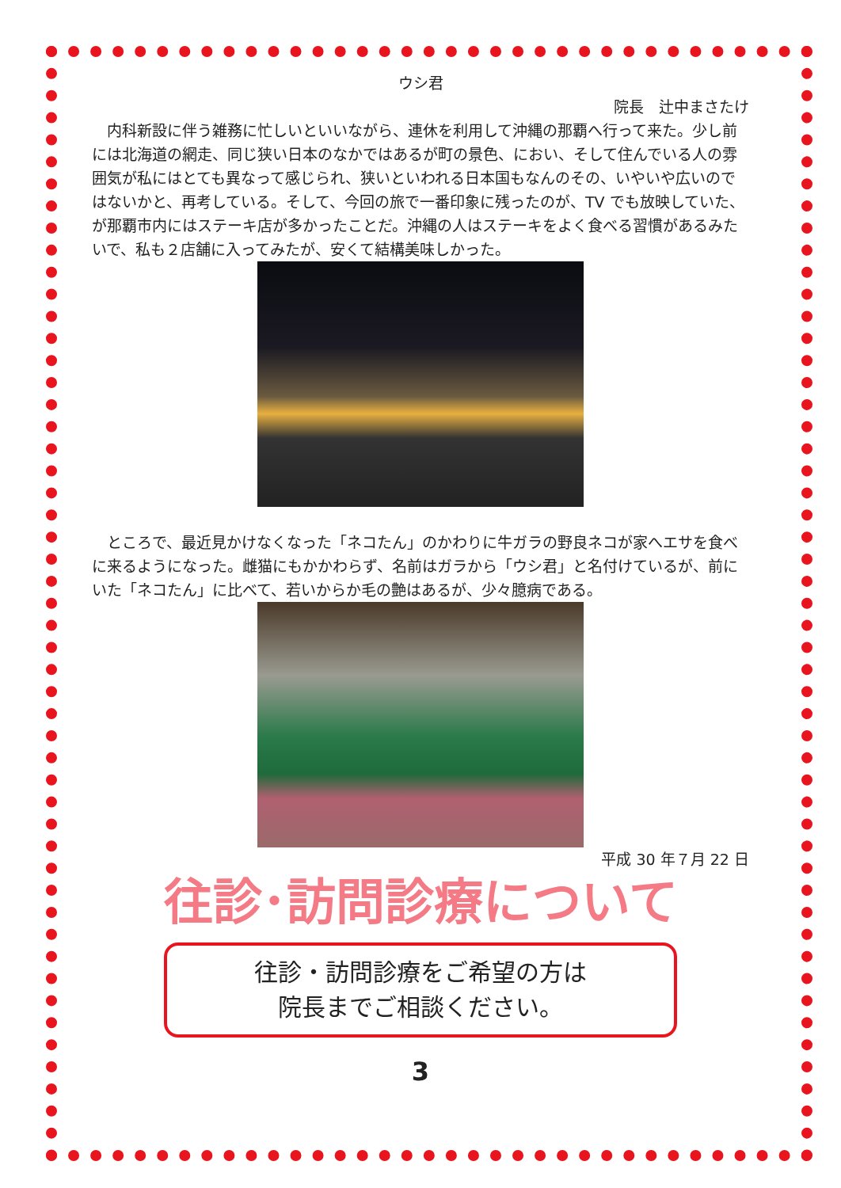ウシ君
院長　辻中まさたけ
内科新設に伴う雑務に忙しいといいながら、連休を利用して沖縄の那覇へ行って来た。少し前には北海道の網走、同じ狭い日本のなかではあるが町の景色、におい、そして住んでいる人の雰囲気が私にはとても異なって感じられ、狭いといわれる日本国もなんのその、いやいや広いのではないかと、再考している。そして、今回の旅で一番印象に残ったのが、TV でも放映していた、が那覇市内にはステーキ店が多かったことだ。沖縄の人はステーキをよく食べる習慣があるみたいで、私も２店舗に入ってみたが、安くて結構美味しかった。
ところで、最近見かけなくなった「ネコたん」のかわりに牛ガラの野良ネコが家へエサを食べに来るようになった。雌猫にもかかわらず、名前はガラから「ウシ君」と名付けているが、前にいた「ネコたん」に比べて、若いからか毛の艶はあるが、少々臆病である。
平成 30 年７月 22 日
往診･訪問診療について
往診・訪問診療をご希望の方は
院長までご相談ください。
3